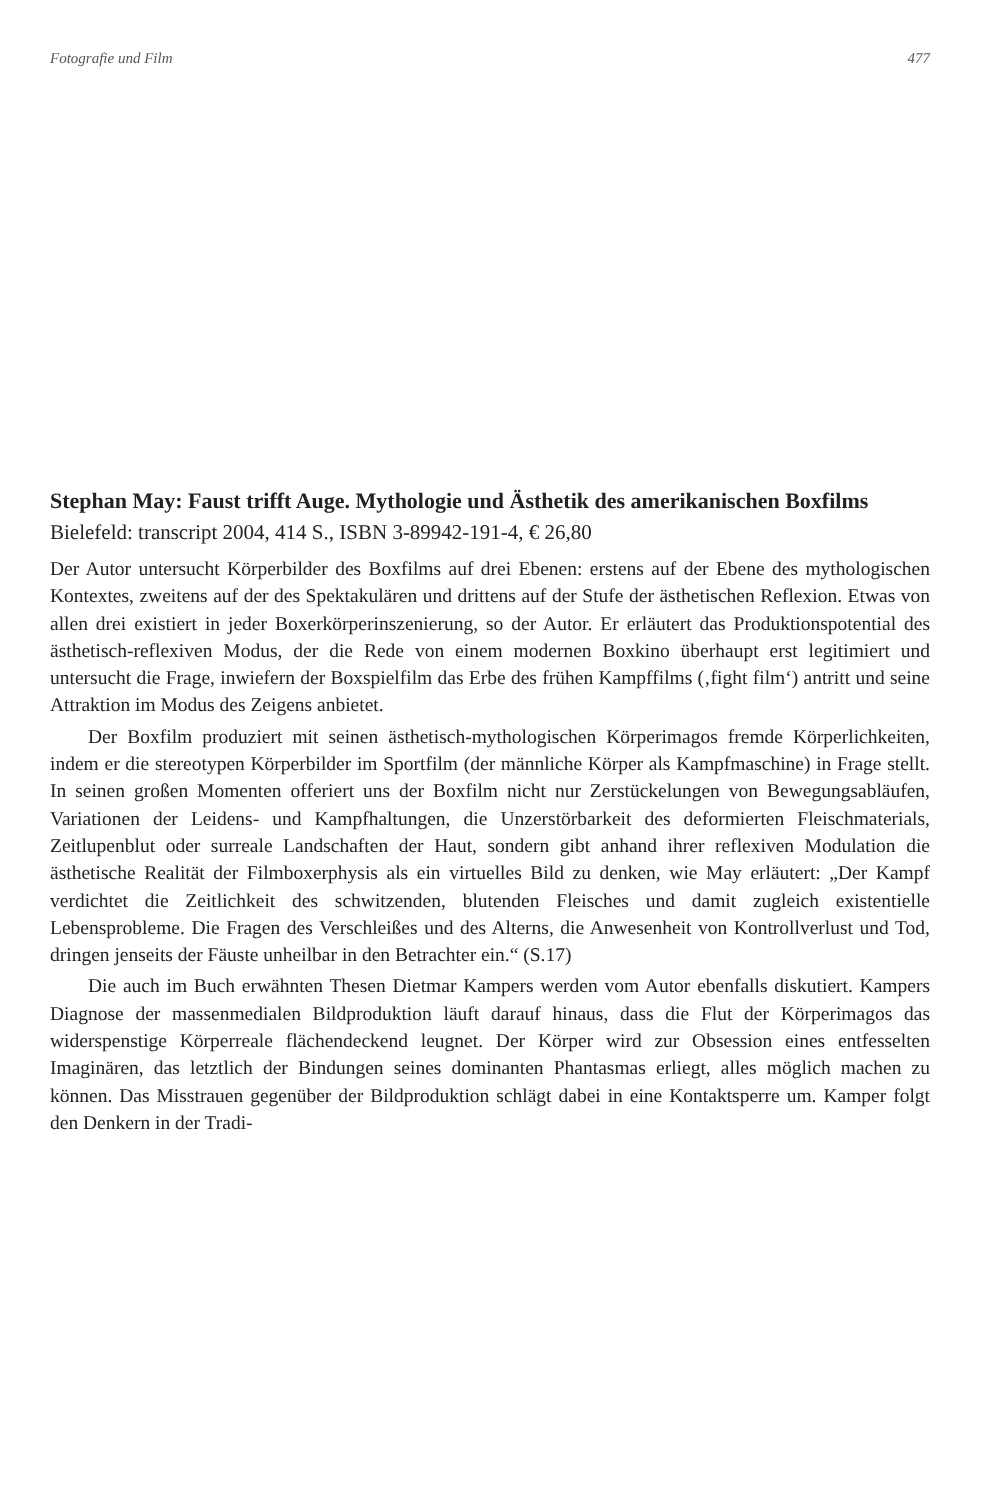Fotografie und Film 477
Stephan May: Faust trifft Auge. Mythologie und Ästhetik des amerikanischen Boxfilms
Bielefeld: transcript 2004, 414 S., ISBN 3-89942-191-4, € 26,80
Der Autor untersucht Körperbilder des Boxfilms auf drei Ebenen: erstens auf der Ebene des mythologischen Kontextes, zweitens auf der des Spektakulären und drittens auf der Stufe der ästhetischen Reflexion. Etwas von allen drei existiert in jeder Boxerkörperinszenierung, so der Autor. Er erläutert das Produktionspotential des ästhetisch-reflexiven Modus, der die Rede von einem modernen Boxkino überhaupt erst legitimiert und untersucht die Frage, inwiefern der Boxspielfilm das Erbe des frühen Kampffilms (‚fight film‘) antritt und seine Attraktion im Modus des Zeigens anbietet.
Der Boxfilm produziert mit seinen ästhetisch-mythologischen Körperimagos fremde Körperlichkeiten, indem er die stereotypen Körperbilder im Sportfilm (der männliche Körper als Kampfmaschine) in Frage stellt. In seinen großen Momenten offeriert uns der Boxfilm nicht nur Zerstückelungen von Bewegungsabläufen, Variationen der Leidens- und Kampfhaltungen, die Unzerstörbarkeit des deformierten Fleischmaterials, Zeitlupenblut oder surreale Landschaften der Haut, sondern gibt anhand ihrer reflexiven Modulation die ästhetische Realität der Filmboxerphysis als ein virtuelles Bild zu denken, wie May erläutert: „Der Kampf verdichtet die Zeitlichkeit des schwitzenden, blutenden Fleisches und damit zugleich existentielle Lebensprobleme. Die Fragen des Verschleißes und des Alterns, die Anwesenheit von Kontrollverlust und Tod, dringen jenseits der Fäuste unheilbar in den Betrachter ein.“ (S.17)
Die auch im Buch erwähnten Thesen Dietmar Kampers werden vom Autor ebenfalls diskutiert. Kampers Diagnose der massenmedialen Bildproduktion läuft darauf hinaus, dass die Flut der Körperimagos das widerspenstige Körperreale flächendeckend leugnet. Der Körper wird zur Obsession eines entfesselten Imaginären, das letztlich der Bindungen seines dominanten Phantasmas erliegt, alles möglich machen zu können. Das Misstrauen gegenüber der Bildproduktion schlägt dabei in eine Kontaktsperre um. Kamper folgt den Denkern in der Tradi-